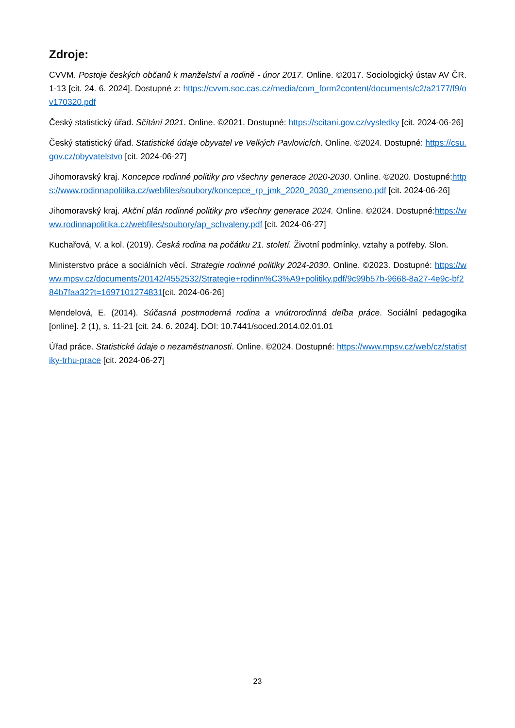Zdroje:
CVVM. Postoje českých občanů k manželství a rodině - únor 2017. Online. ©2017. Sociologický ústav AV ČR. 1-13 [cit. 24. 6. 2024]. Dostupné z: https://cvvm.soc.cas.cz/media/com_form2content/documents/c2/a2177/f9/ov170320.pdf
Český statistický úřad. Sčítání 2021. Online. ©2021. Dostupné: https://scitani.gov.cz/vysledky [cit. 2024-06-26]
Český statistický úřad. Statistické údaje obyvatel ve Velkých Pavlovicích. Online. ©2024. Dostupné: https://csu.gov.cz/obyvatelstvo [cit. 2024-06-27]
Jihomoravský kraj. Koncepce rodinné politiky pro všechny generace 2020-2030. Online. ©2020. Dostupné:https://www.rodinnapolitika.cz/webfiles/soubory/koncepce_rp_jmk_2020_2030_zmenseno.pdf [cit. 2024-06-26]
Jihomoravský kraj. Akční plán rodinné politiky pro všechny generace 2024. Online. ©2024. Dostupné:https://www.rodinnapolitika.cz/webfiles/soubory/ap_schvaleny.pdf [cit. 2024-06-27]
Kuchařová, V. a kol. (2019). Česká rodina na počátku 21. století. Životní podmínky, vztahy a potřeby. Slon.
Ministerstvo práce a sociálních věcí. Strategie rodinné politiky 2024-2030. Online. ©2023. Dostupné: https://www.mpsv.cz/documents/20142/4552532/Strategie+rodinn%C3%A9+politiky.pdf/9c99b57b-9668-8a27-4e9c-bf284b7faa32?t=1697101274831[cit. 2024-06-26]
Mendelová, E. (2014). Súčasná postmoderná rodina a vnútrorodinná deľba práce. Sociální pedagogika [online]. 2 (1), s. 11-21 [cit. 24. 6. 2024]. DOI: 10.7441/soced.2014.02.01.01
Úřad práce. Statistické údaje o nezaměstnanosti. Online. ©2024. Dostupné: https://www.mpsv.cz/web/cz/statistiky-trhu-prace [cit. 2024-06-27]
23